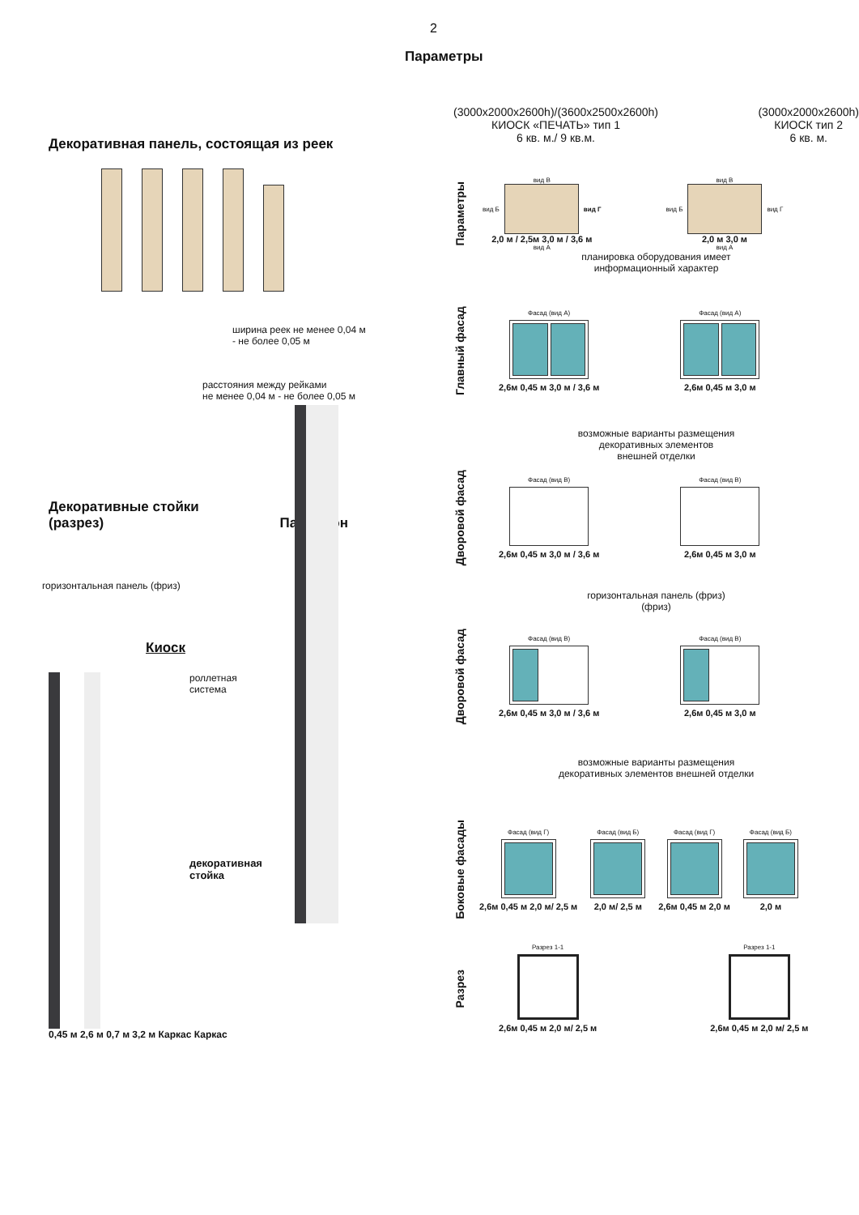2
Параметры
Декоративная панель, состоящая из реек
ширина реек не менее 0,04 м
- не более 0,05 м
расстояния между рейками
не менее 0,04 м - не более 0,05 м
Декоративные стойки
(разрез) Павильон
горизонтальная панель (фриз)
Киоск
роллетная
система
декоративная
стойка
0,45 м 2,6 м 0,7 м 3,2 м Каркас
0,45 м 2,6 м 0,7 м 3,2 м Каркас Каркас
(3000x2000x2600h)/(3600x2500x2600h)
КИОСК «ПЕЧАТЬ» тип 1
6 кв. м./ 9 кв.м.
(3000x2000x2600h)
КИОСК тип 2
6 кв. м.
Параметры
вид В
вид Б
вид Г
2,0 м / 2,5м 3,0 м / 3,6 м
вид А
вид В
вид Б
вид Г
2,0 м 3,0 м
вид А
планировка оборудования имеет
информационный характер
Главный фасад
Фасад (вид А)
2,6м 0,45 м 3,0 м / 3,6 м
Фасад (вид А)
2,6м 0,45 м 3,0 м
возможные варианты размещения
декоративных элементов
внешней отделки
Дворовой фасад
Фасад (вид В)
2,6м 0,45 м 3,0 м / 3,6 м
Фасад (вид В)
2,6м 0,45 м 3,0 м
горизонтальная панель (фриз)
(фриз)
Дворовой фасад
Фасад (вид В)
2,6м 0,45 м 3,0 м / 3,6 м
Фасад (вид В)
2,6м 0,45 м 3,0 м
возможные варианты размещения
декоративных элементов внешней отделки
Боковые фасады
Фасад (вид Г)
2,6м 0,45 м 2,0 м/ 2,5 м
Фасад (вид Б)
2,0 м/ 2,5 м
Фасад (вид Г)
2,6м 0,45 м 2,0 м
Фасад (вид Б)
2,0 м
Разрез
Разрез 1-1
2,6м 0,45 м 2,0 м/ 2,5 м
Разрез 1-1
2,6м 0,45 м 2,0 м/ 2,5 м